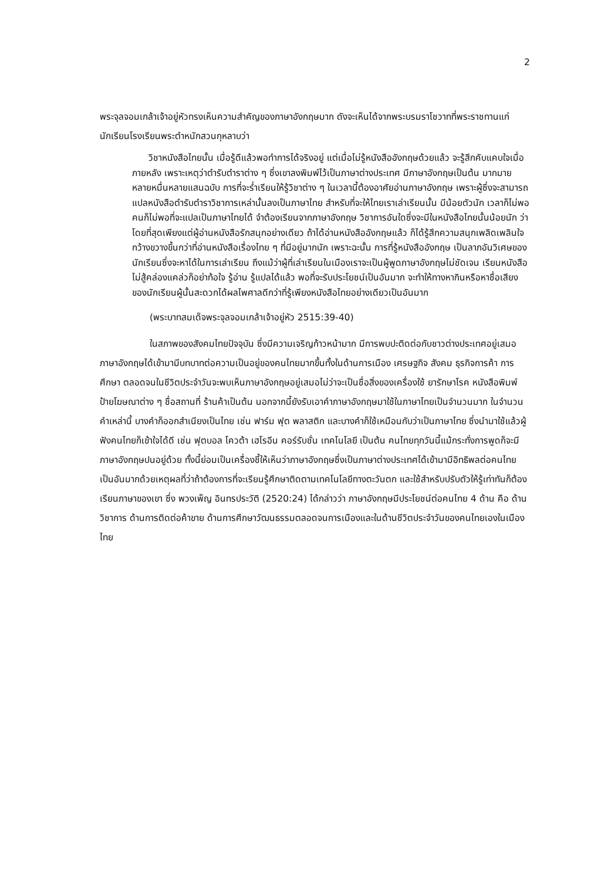2
พระจุลจอมเกล้าเจ้าอยู่หัวทรงเห็นความสำคัญของภาษาอังกฤษมาก ดังจะเห็นได้จากพระบรมราโชวาทที่พระราชทานแก่นักเรียนโรงเรียนพระตำหนักสวนกุหลาบว่า
วิชาหนังสือไทยนั้น เมื่อรู้ดีแล้วพอทำการได้จริงอยู่ แต่เมื่อไม่รู้หนังสืออังกฤษด้วยแล้ว จะรู้สึกคับแคบใจเมื่อภายหลัง เพราะเหตุว่าตำรับตำราต่าง ๆ ซึ่งเขาลงพิมพ์ไว้เป็นภาษาต่างประเทศ มีภาษาอังกฤษเป็นต้น มากมายหลายหมื่นหลายแสนฉบับ การที่จะร่ำเรียนให้รู้วิชาต่าง ๆ ในเวลานี้ต้องอาศัยอ่านภาษาอังกฤษ เพราะผู้ซึ่งจะสามารถแปลหนังสือตำรับตำราวิชาการเหล่านั้นลงเป็นภาษาไทย สำหรับที่จะให้ไทยเราเล่าเรียนนั้น มีน้อยตัวนัก เวลาก็ไม่พอ คนก็ไม่พอที่จะแปลเป็นภาษาไทยได้ จำต้องเรียนจากภาษาอังกฤษ วิชาการอันใดซึ่งจะมีในหนังสือไทยนั้นน้อยนัก ว่าโดยที่สุดเพียงแต่ผู้อ่านหนังสือรักสนุกอย่างเดียว ถ้าได้อ่านหนังสืออังกฤษแล้ว ก็ได้รู้สึกความสนุกเพลิดเพลินใจกว้างขวางขึ้นกว่าที่อ่านหนังสือเรื่องไทย ๆ ที่มีอยู่มากนัก เพราะฉะนั้น การที่รู้หนังสืออังกฤษ เป็นลาภอันวิเศษของนักเรียนซึ่งจะหาได้ในการเล่าเรียน ถึงแม้ว่าผู้ที่เล่าเรียนในเมืองเราจะเป็นผู้พูดภาษาอังกฤษไม่ชัดเจน เรียนหนังสือไม่สู้คล่องแคล่วก็อย่าท้อใจ รู้อ่าน รู้แปลได้แล้ว พอที่จะรับประโยชน์เป็นอันมาก จะทำให้ทางหากินหรือหาชื่อเสียงของนักเรียนผู้นั้นสะดวกได้ผลไพศาลดีกว่าที่รู้เพียงหนังสือไทยอย่างเดียวเป็นอันมาก
(พระบาทสมเด็จพระจุลจอมเกล้าเจ้าอยู่หัว 2515:39-40)
ในสภาพของสังคมไทยปัจจุบัน ซึ่งมีความเจริญก้าวหน้ามาก มีการพบปะติดต่อกับชาวต่างประเทศอยู่เสมอ ภาษาอังกฤษได้เข้ามามีบทบาทต่อความเป็นอยู่ของคนไทยมากขึ้นทั้งในด้านการเมือง เศรษฐกิจ สังคม ธุรกิจการค้า การศึกษา ตลอดจนในชีวิตประจำวันจะพบเห็นภาษาอังกฤษอยู่เสมอไม่ว่าจะเป็นชื่อสิ่งของเครื่องใช้ ยารักษาโรค หนังสือพิมพ์ ป้ายโฆษณาต่าง ๆ ชื่อสถานที่ ร้านค้าเป็นต้น นอกจากนี้ยังรับเอาคำภาษาอังกฤษมาใช้ในภาษาไทยเป็นจำนวนมาก ในจำนวนคำเหล่านี้ บางคำก็ออกสำเนียงเป็นไทย เช่น ฟาร์ม ฟุต พลาสติก และบางคำก็ใช้เหมือนกับว่าเป็นภาษาไทย ซึ่งนำมาใช้แล้วผู้ฟังคนไทยก็เข้าใจได้ดี เช่น ฟุตบอล โควต้า เฮโรอีน คอร์รับชั่น เทคโนโลยี เป็นต้น คนไทยทุกวันนี้แม้กระทั่งการพูดก็จะมีภาษาอังกฤษปนอยู่ด้วย ทั้งนี้ย่อมเป็นเครื่องชี้ให้เห็นว่าภาษาอังกฤษซึ่งเป็นภาษาต่างประเทศได้เข้ามามีอิทธิพลต่อคนไทยเป็นอันมากด้วยเหตุผลที่ว่าถ้าต้องการที่จะเรียนรู้ศึกษาติดตามเทคโนโลยีทางตะวันตก และใช้สำหรับปรับตัวให้รู้เท่าทันก็ต้องเรียนภาษาของเขา ซึ่ง พวงเพ็ญ อินทรประวัติ (2520:24) ได้กล่าวว่า ภาษาอังกฤษมีประโยชน์ต่อคนไทย 4 ด้าน คือ ด้านวิชาการ ด้านการติดต่อค้าขาย ด้านการศึกษาวัฒนธรรมตลอดจนการเมืองและในด้านชีวิตประจำวันของคนไทยเองในเมืองไทย